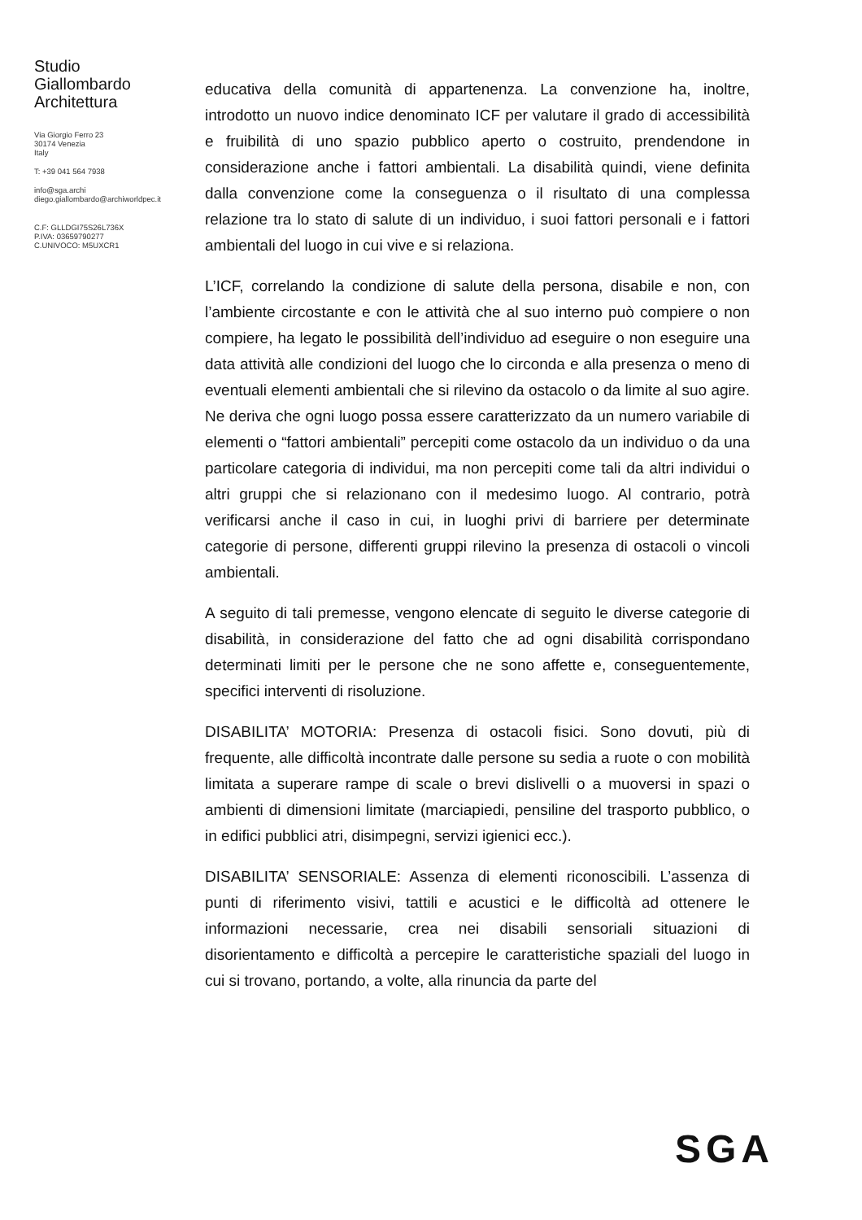Studio
Giallombardo
Architettura
Via Giorgio Ferro 23
30174 Venezia
Italy
T: +39 041 564 7938
info@sga.archi
diego.giallombardo@archiworldpec.it
C.F: GLLDGI75S26L736X
P.IVA: 03659790277
C.UNIVOCO: M5UXCR1
educativa della comunità di appartenenza. La convenzione ha, inoltre, introdotto un nuovo indice denominato ICF per valutare il grado di accessibilità e fruibilità di uno spazio pubblico aperto o costruito, prendendone in considerazione anche i fattori ambientali. La disabilità quindi, viene definita dalla convenzione come la conseguenza o il risultato di una complessa relazione tra lo stato di salute di un individuo, i suoi fattori personali e i fattori ambientali del luogo in cui vive e si relaziona.
L’ICF, correlando la condizione di salute della persona, disabile e non, con l’ambiente circostante e con le attività che al suo interno può compiere o non compiere, ha legato le possibilità dell’individuo ad eseguire o non eseguire una data attività alle condizioni del luogo che lo circonda e alla presenza o meno di eventuali elementi ambientali che si rilevino da ostacolo o da limite al suo agire. Ne deriva che ogni luogo possa essere caratterizzato da un numero variabile di elementi o “fattori ambientali” percepiti come ostacolo da un individuo o da una particolare categoria di individui, ma non percepiti come tali da altri individui o altri gruppi che si relazionano con il medesimo luogo. Al contrario, potrà verificarsi anche il caso in cui, in luoghi privi di barriere per determinate categorie di persone, differenti gruppi rilevino la presenza di ostacoli o vincoli ambientali.
A seguito di tali premesse, vengono elencate di seguito le diverse categorie di disabilità, in considerazione del fatto che ad ogni disabilità corrispondano determinati limiti per le persone che ne sono affette e, conseguentemente, specifici interventi di risoluzione.
DISABILITA’ MOTORIA: Presenza di ostacoli fisici. Sono dovuti, più di frequente, alle difficoltà incontrate dalle persone su sedia a ruote o con mobilità limitata a superare rampe di scale o brevi dislivelli o a muoversi in spazi o ambienti di dimensioni limitate (marciapiedi, pensiline del trasporto pubblico, o in edifici pubblici atri, disimpegni, servizi igienici ecc.).
DISABILITA’ SENSORIALE: Assenza di elementi riconoscibili. L’assenza di punti di riferimento visivi, tattili e acustici e le difficoltà ad ottenere le informazioni necessarie, crea nei disabili sensoriali situazioni di disorientamento e difficoltà a percepire le caratteristiche spaziali del luogo in cui si trovano, portando, a volte, alla rinuncia da parte del
SGA